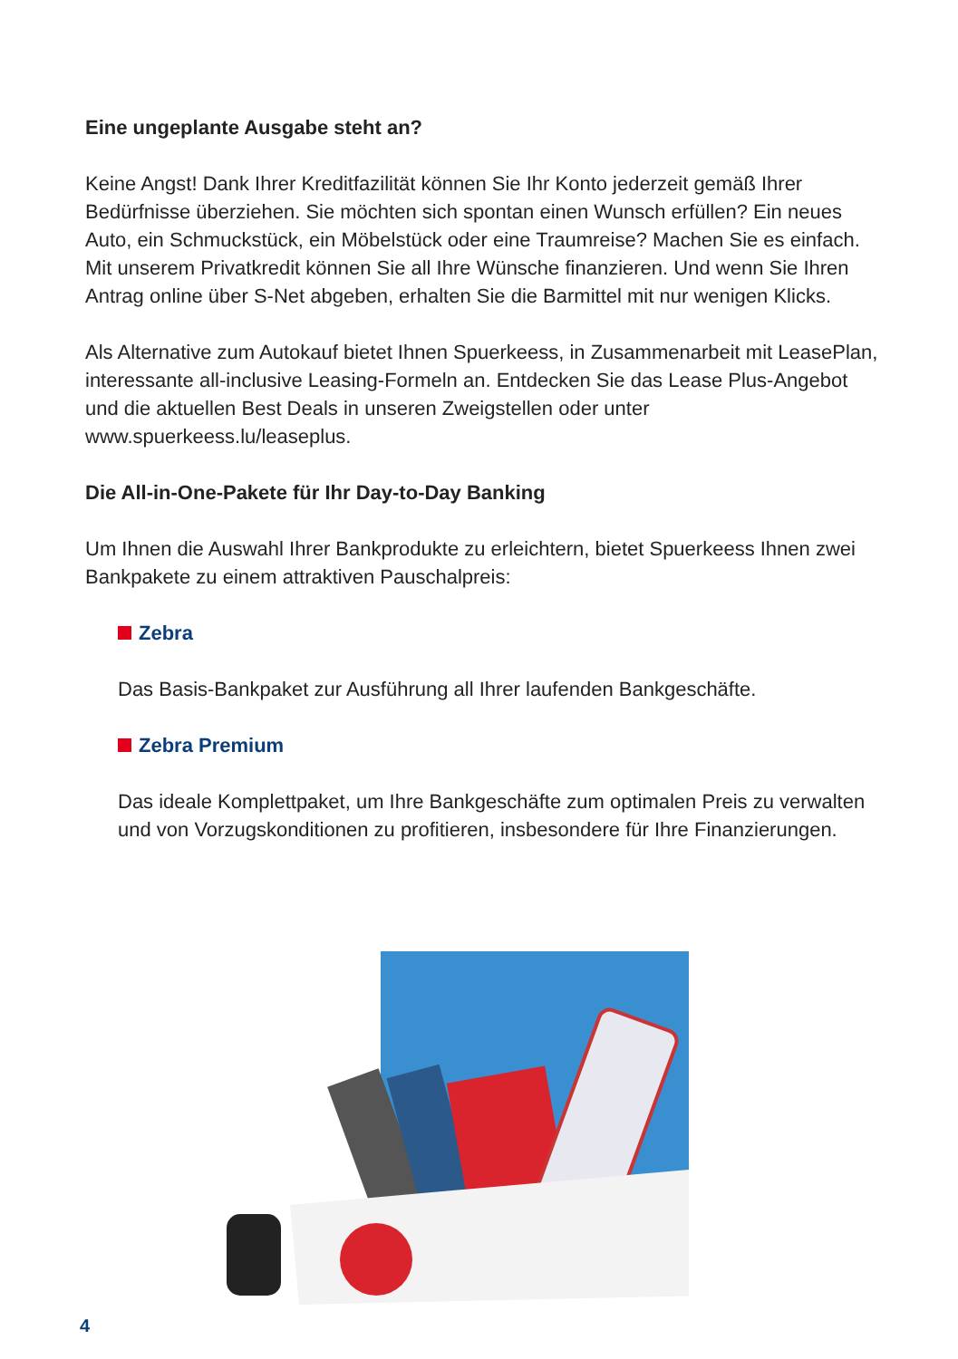Eine ungeplante Ausgabe steht an?
Keine Angst! Dank Ihrer Kreditfazilität können Sie Ihr Konto jederzeit gemäß Ihrer Bedürfnisse überziehen. Sie möchten sich spontan einen Wunsch erfüllen? Ein neues Auto, ein Schmuckstück, ein Möbelstück oder eine Traumreise? Machen Sie es einfach. Mit unserem Privatkredit können Sie all Ihre Wünsche finanzieren. Und wenn Sie Ihren Antrag online über S-Net abgeben, erhalten Sie die Barmittel mit nur wenigen Klicks.
Als Alternative zum Autokauf bietet Ihnen Spuerkeess, in Zusammenarbeit mit LeasePlan, interessante all-inclusive Leasing-Formeln an. Entdecken Sie das Lease Plus-Angebot und die aktuellen Best Deals in unseren Zweigstellen oder unter www.spuerkeess.lu/leaseplus.
Die All-in-One-Pakete für Ihr Day-to-Day Banking
Um Ihnen die Auswahl Ihrer Bankprodukte zu erleichtern, bietet Spuerkeess Ihnen zwei Bankpakete zu einem attraktiven Pauschalpreis:
Zebra
Das Basis-Bankpaket zur Ausführung all Ihrer laufenden Bankgeschäfte.
Zebra Premium
Das ideale Komplettpaket, um Ihre Bankgeschäfte zum optimalen Preis zu verwalten und von Vorzugskonditionen zu profitieren, insbesondere für Ihre Finanzierungen.
4